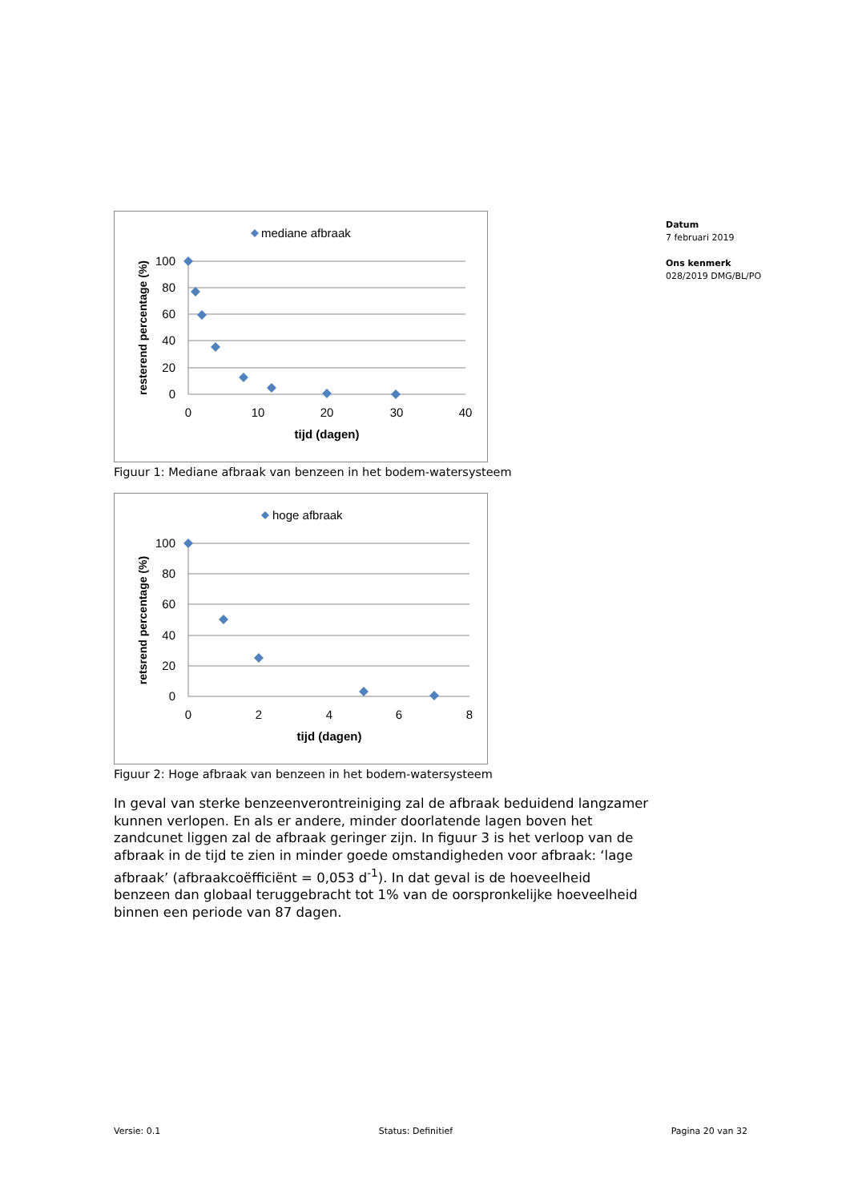Datum
7 februari 2019
Ons kenmerk
028/2019 DMG/BL/PO
mediane afbraak
100
80
60
40
20
0
0
10
20
30
40
tijd (dagen)
resterend percentage (%)
Figuur 1: Mediane afbraak van benzeen in het bodem-watersysteem
hoge afbraak
100
80
60
40
20
0
0
2
4
6
8
tijd (dagen)
retsrend percentage (%)
Figuur 2: Hoge afbraak van benzeen in het bodem-watersysteem
In geval van sterke benzeenverontreiniging zal de afbraak beduidend langzamer kunnen verlopen. En als er andere, minder doorlatende lagen boven het zandcunet liggen zal de afbraak geringer zijn. In figuur 3 is het verloop van de afbraak in de tijd te zien in minder goede omstandigheden voor afbraak: ‘lage afbraak’ (afbraakcoëfficiënt = 0,053 d<sup>-1</sup>). In dat geval is de hoeveelheid benzeen dan globaal teruggebracht tot 1% van de oorspronkelijke hoeveelheid binnen een periode van 87 dagen.
Versie: 0.1 Status: Definitief Pagina 20 van 32